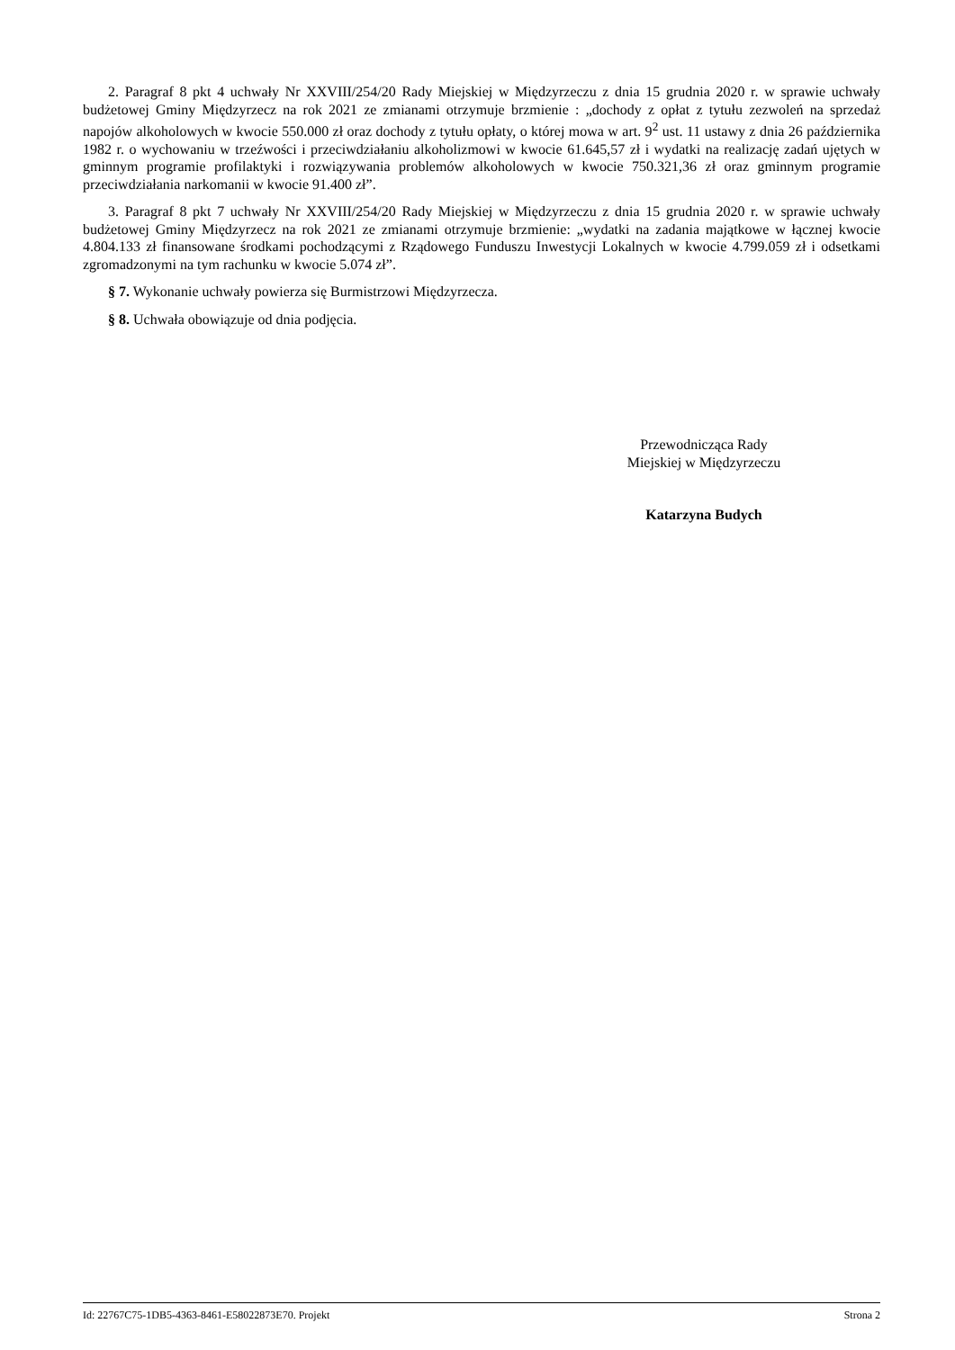2. Paragraf 8 pkt 4 uchwały Nr XXVIII/254/20 Rady Miejskiej w Międzyrzeczu z dnia 15 grudnia 2020 r. w sprawie uchwały budżetowej Gminy Międzyrzecz na rok 2021 ze zmianami otrzymuje brzmienie : „dochody z opłat z tytułu zezwoleń na sprzedaż napojów alkoholowych w kwocie 550.000 zł oraz dochody z tytułu opłaty, o której mowa w art. 9<sup>2</sup> ust. 11 ustawy z dnia 26 października 1982 r. o wychowaniu w trzeźwości i przeciwdziałaniu alkoholizmowi w kwocie 61.645,57 zł i wydatki na realizację zadań ujętych w gminnym programie profilaktyki i rozwiązywania problemów alkoholowych w kwocie 750.321,36 zł oraz gminnym programie przeciwdziałania narkomanii w kwocie 91.400 zł”.
3. Paragraf 8 pkt 7 uchwały Nr XXVIII/254/20 Rady Miejskiej w Międzyrzeczu z dnia 15 grudnia 2020 r. w sprawie uchwały budżetowej Gminy Międzyrzecz na rok 2021 ze zmianami otrzymuje brzmienie: „wydatki na zadania majątkowe w łącznej kwocie 4.804.133 zł finansowane środkami pochodzącymi z Rządowego Funduszu Inwestycji Lokalnych w kwocie 4.799.059 zł i odsetkami zgromadzonymi na tym rachunku w kwocie 5.074 zł”.
§ 7. Wykonanie uchwały powierza się Burmistrzowi Międzyrzecza.
§ 8. Uchwała obowiązuje od dnia podjęcia.
Przewodnicząca Rady
Miejskiej w Międzyrzeczu
Katarzyna Budych
Id: 22767C75-1DB5-4363-8461-E58022873E70. Projekt Strona 2